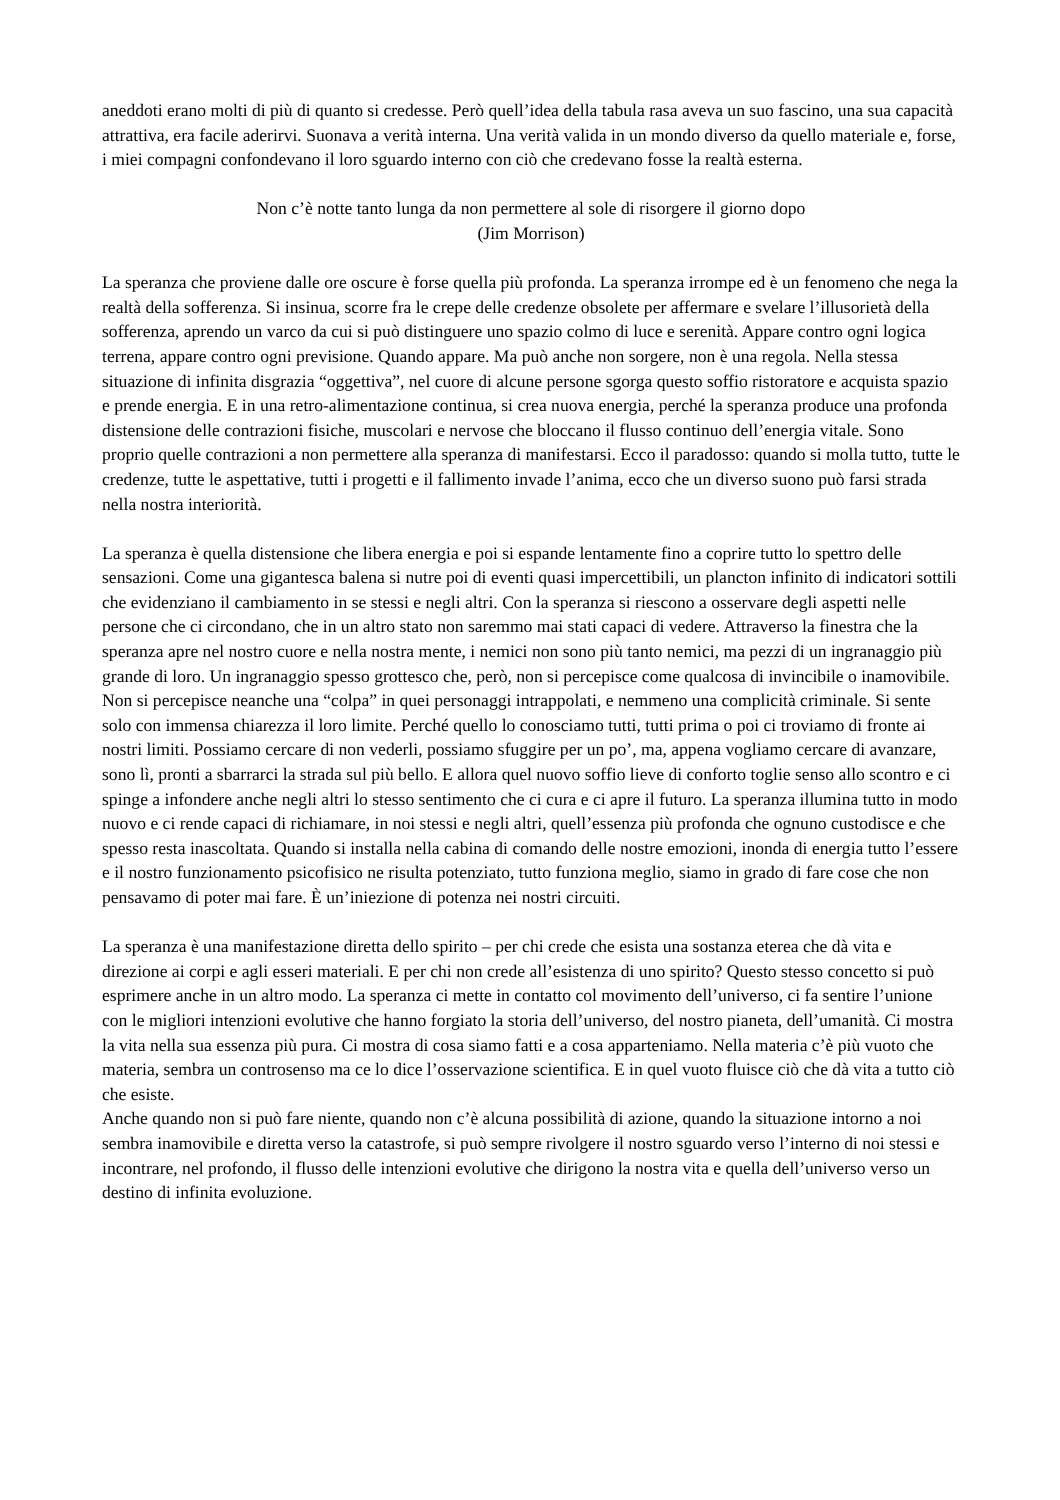aneddoti erano molti di più di quanto si credesse. Però quell’idea della tabula rasa aveva un suo fascino, una sua capacità attrattiva, era facile aderirvi. Suonava a verità interna. Una verità valida in un mondo diverso da quello materiale e, forse, i miei compagni confondevano il loro sguardo interno con ciò che credevano fosse la realtà esterna.
Non c’è notte tanto lunga da non permettere al sole di risorgere il giorno dopo
(Jim Morrison)
La speranza che proviene dalle ore oscure è forse quella più profonda. La speranza irrompe ed è un fenomeno che nega la realtà della sofferenza. Si insinua, scorre fra le crepe delle credenze obsolete per affermare e svelare l’illusorietà della sofferenza, aprendo un varco da cui si può distinguere uno spazio colmo di luce e serenità. Appare contro ogni logica terrena, appare contro ogni previsione. Quando appare. Ma può anche non sorgere, non è una regola. Nella stessa situazione di infinita disgrazia “oggettiva”, nel cuore di alcune persone sgorga questo soffio ristoratore e acquista spazio e prende energia. E in una retro-alimentazione continua, si crea nuova energia, perché la speranza produce una profonda distensione delle contrazioni fisiche, muscolari e nervose che bloccano il flusso continuo dell’energia vitale. Sono proprio quelle contrazioni a non permettere alla speranza di manifestarsi. Ecco il paradosso: quando si molla tutto, tutte le credenze, tutte le aspettative, tutti i progetti e il fallimento invade l’anima, ecco che un diverso suono può farsi strada nella nostra interiorità.
La speranza è quella distensione che libera energia e poi si espande lentamente fino a coprire tutto lo spettro delle sensazioni. Come una gigantesca balena si nutre poi di eventi quasi impercettibili, un plancton infinito di indicatori sottili che evidenziano il cambiamento in se stessi e negli altri. Con la speranza si riescono a osservare degli aspetti nelle persone che ci circondano, che in un altro stato non saremmo mai stati capaci di vedere. Attraverso la finestra che la speranza apre nel nostro cuore e nella nostra mente, i nemici non sono più tanto nemici, ma pezzi di un ingranaggio più grande di loro. Un ingranaggio spesso grottesco che, però, non si percepisce come qualcosa di invincibile o inamovibile. Non si percepisce neanche una “colpa” in quei personaggi intrappolati, e nemmeno una complicità criminale. Si sente solo con immensa chiarezza il loro limite. Perché quello lo conosciamo tutti, tutti prima o poi ci troviamo di fronte ai nostri limiti. Possiamo cercare di non vederli, possiamo sfuggire per un po’, ma, appena vogliamo cercare di avanzare, sono lì, pronti a sbarrarci la strada sul più bello. E allora quel nuovo soffio lieve di conforto toglie senso allo scontro e ci spinge a infondere anche negli altri lo stesso sentimento che ci cura e ci apre il futuro. La speranza illumina tutto in modo nuovo e ci rende capaci di richiamare, in noi stessi e negli altri, quell’essenza più profonda che ognuno custodisce e che spesso resta inascoltata. Quando si installa nella cabina di comando delle nostre emozioni, inonda di energia tutto l’essere e il nostro funzionamento psicofisico ne risulta potenziato, tutto funziona meglio, siamo in grado di fare cose che non pensavamo di poter mai fare. È un’iniezione di potenza nei nostri circuiti.
La speranza è una manifestazione diretta dello spirito – per chi crede che esista una sostanza eterea che dà vita e direzione ai corpi e agli esseri materiali. E per chi non crede all’esistenza di uno spirito? Questo stesso concetto si può esprimere anche in un altro modo. La speranza ci mette in contatto col movimento dell’universo, ci fa sentire l’unione con le migliori intenzioni evolutive che hanno forgiato la storia dell’universo, del nostro pianeta, dell’umanità. Ci mostra la vita nella sua essenza più pura. Ci mostra di cosa siamo fatti e a cosa apparteniamo. Nella materia c’è più vuoto che materia, sembra un controsenso ma ce lo dice l’osservazione scientifica. E in quel vuoto fluisce ciò che dà vita a tutto ciò che esiste.
Anche quando non si può fare niente, quando non c’è alcuna possibilità di azione, quando la situazione intorno a noi sembra inamovibile e diretta verso la catastrofe, si può sempre rivolgere il nostro sguardo verso l’interno di noi stessi e incontrare, nel profondo, il flusso delle intenzioni evolutive che dirigono la nostra vita e quella dell’universo verso un destino di infinita evoluzione.